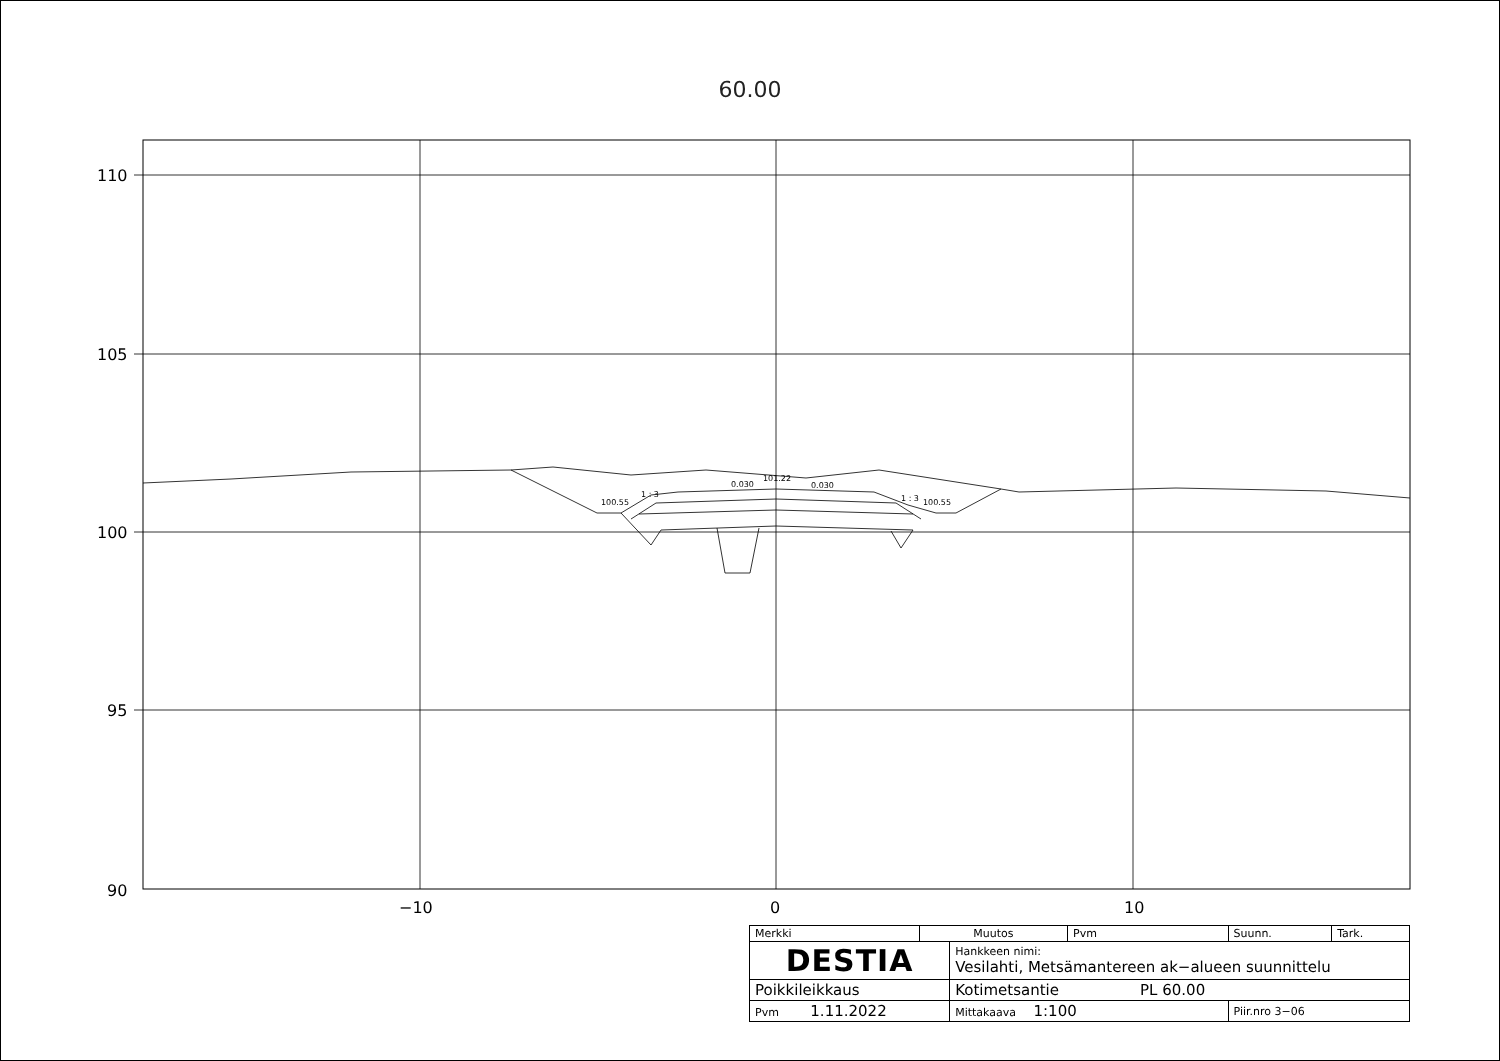60.00
100.55
100.55
101.22
0.030
0.030
1 : 3
1 : 3
110
105
100
95
90
−10
0
10
| Merkki | Muutos | | Pvm | Suunn. | Tark. |
| DESTIA | | Hankkeen nimi: Vesilahti, Metsämantereen ak−alueen suunnittelu | | | |
| Poikkileikkaus | | Kotimetsantie PL 60.00 | | | |
| Pvm 1.11.2022 | | Mittakaava 1:100 | | Piir.nro 3−06 | |